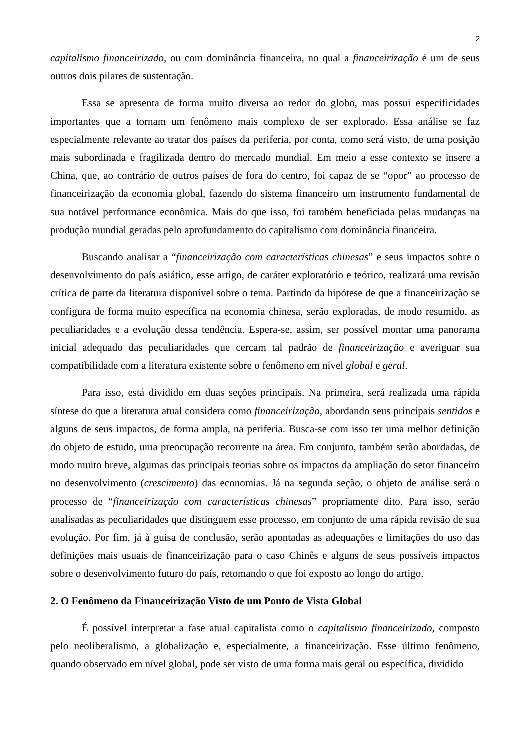2
capitalismo financeirizado, ou com dominância financeira, no qual a financeirização é um de seus outros dois pilares de sustentação.
Essa se apresenta de forma muito diversa ao redor do globo, mas possui especificidades importantes que a tornam um fenômeno mais complexo de ser explorado. Essa análise se faz especialmente relevante ao tratar dos países da periferia, por conta, como será visto, de uma posição mais subordinada e fragilizada dentro do mercado mundial. Em meio a esse contexto se insere a China, que, ao contrário de outros países de fora do centro, foi capaz de se “opor” ao processo de financeirização da economia global, fazendo do sistema financeiro um instrumento fundamental de sua notável performance econômica. Mais do que isso, foi também beneficiada pelas mudanças na produção mundial geradas pelo aprofundamento do capitalismo com dominância financeira.
Buscando analisar a “financeirização com características chinesas” e seus impactos sobre o desenvolvimento do país asiático, esse artigo, de caráter exploratório e teórico, realizará uma revisão crítica de parte da literatura disponível sobre o tema. Partindo da hipótese de que a financeirização se configura de forma muito específica na economia chinesa, serão exploradas, de modo resumido, as peculiaridades e a evolução dessa tendência. Espera-se, assim, ser possível montar uma panorama inicial adequado das peculiaridades que cercam tal padrão de financeirização e averiguar sua compatibilidade com a literatura existente sobre o fenômeno em nível global e geral.
Para isso, está dividido em duas seções principais. Na primeira, será realizada uma rápida síntese do que a literatura atual considera como financeirização, abordando seus principais sentidos e alguns de seus impactos, de forma ampla, na periferia. Busca-se com isso ter uma melhor definição do objeto de estudo, uma preocupação recorrente na área. Em conjunto, também serão abordadas, de modo muito breve, algumas das principais teorias sobre os impactos da ampliação do setor financeiro no desenvolvimento (crescimento) das economias. Já na segunda seção, o objeto de análise será o processo de “financeirização com características chinesas” propriamente dito. Para isso, serão analisadas as peculiaridades que distinguem esse processo, em conjunto de uma rápida revisão de sua evolução. Por fim, já à guisa de conclusão, serão apontadas as adequações e limitações do uso das definições mais usuais de financeirização para o caso Chinês e alguns de seus possíveis impactos sobre o desenvolvimento futuro do país, retomando o que foi exposto ao longo do artigo.
2. O Fenômeno da Financeirização Visto de um Ponto de Vista Global
É possível interpretar a fase atual capitalista como o capitalismo financeirizado, composto pelo neoliberalismo, a globalização e, especialmente, a financeirização. Esse último fenômeno, quando observado em nível global, pode ser visto de uma forma mais geral ou específica, dividido